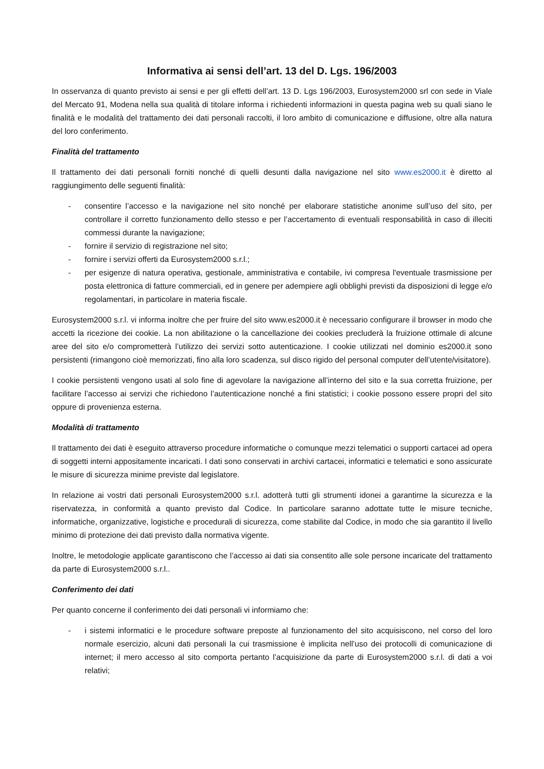Informativa ai sensi dell’art. 13 del D. Lgs. 196/2003
In osservanza di quanto previsto ai sensi e per gli effetti dell’art. 13 D. Lgs 196/2003, Eurosystem2000 srl con sede in Viale del Mercato 91, Modena nella sua qualità di titolare informa i richiedenti informazioni in questa pagina web su quali siano le finalità e le modalità del trattamento dei dati personali raccolti, il loro ambito di comunicazione e diffusione, oltre alla natura del loro conferimento.
Finalità del trattamento
Il trattamento dei dati personali forniti nonché di quelli desunti dalla navigazione nel sito www.es2000.it è diretto al raggiungimento delle seguenti finalità:
- consentire l’accesso e la navigazione nel sito nonché per elaborare statistiche anonime sull’uso del sito, per controllare il corretto funzionamento dello stesso e per l’accertamento di eventuali responsabilità in caso di illeciti commessi durante la navigazione;
- fornire il servizio di registrazione nel sito;
- fornire i servizi offerti da Eurosystem2000 s.r.l.;
- per esigenze di natura operativa, gestionale, amministrativa e contabile, ivi compresa l'eventuale trasmissione per posta elettronica di fatture commerciali, ed in genere per adempiere agli obblighi previsti da disposizioni di legge e/o regolamentari, in particolare in materia fiscale.
Eurosystem2000 s.r.l. vi informa inoltre che per fruire del sito www.es2000.it è necessario configurare il browser in modo che accetti la ricezione dei cookie. La non abilitazione o la cancellazione dei cookies precluderà la fruizione ottimale di alcune aree del sito e/o comprometterà l’utilizzo dei servizi sotto autenticazione. I cookie utilizzati nel dominio es2000.it sono persistenti (rimangono cioè memorizzati, fino alla loro scadenza, sul disco rigido del personal computer dell’utente/visitatore).
I cookie persistenti vengono usati al solo fine di agevolare la navigazione all’interno del sito e la sua corretta fruizione, per facilitare l’accesso ai servizi che richiedono l’autenticazione nonché a fini statistici; i cookie possono essere propri del sito oppure di provenienza esterna.
Modalità di trattamento
Il trattamento dei dati è eseguito attraverso procedure informatiche o comunque mezzi telematici o supporti cartacei ad opera di soggetti interni appositamente incaricati. I dati sono conservati in archivi cartacei, informatici e telematici e sono assicurate le misure di sicurezza minime previste dal legislatore.
In relazione ai vostri dati personali Eurosystem2000 s.r.l. adotterà tutti gli strumenti idonei a garantirne la sicurezza e la riservatezza, in conformità a quanto previsto dal Codice. In particolare saranno adottate tutte le misure tecniche, informatiche, organizzative, logistiche e procedurali di sicurezza, come stabilite dal Codice, in modo che sia garantito il livello minimo di protezione dei dati previsto dalla normativa vigente.
Inoltre, le metodologie applicate garantiscono che l’accesso ai dati sia consentito alle sole persone incaricate del trattamento da parte di Eurosystem2000 s.r.l..
Conferimento dei dati
Per quanto concerne il conferimento dei dati personali vi informiamo che:
- i sistemi informatici e le procedure software preposte al funzionamento del sito acquisiscono, nel corso del loro normale esercizio, alcuni dati personali la cui trasmissione è implicita nell’uso dei protocolli di comunicazione di internet; il mero accesso al sito comporta pertanto l’acquisizione da parte di Eurosystem2000 s.r.l. di dati a voi relativi;